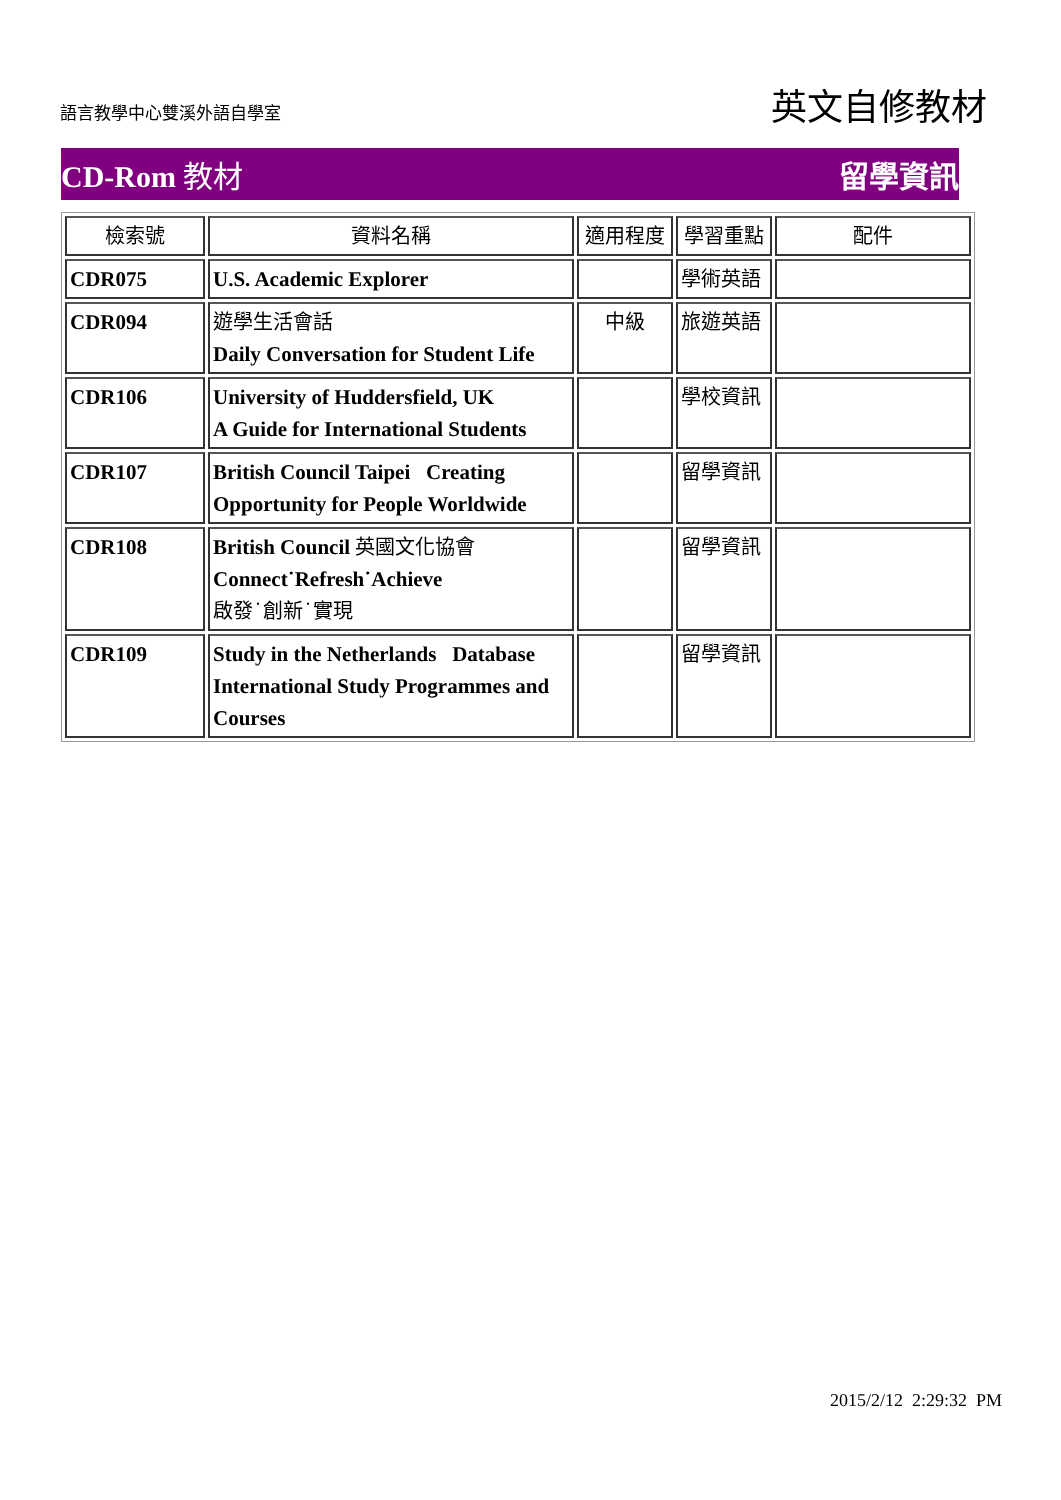語言教學中心雙溪外語自學室
英文自修教材
CD-Rom 教材 留學資訊
| 檢索號 | 資料名稱 | 適用程度 | 學習重點 | 配件 |
| --- | --- | --- | --- | --- |
| CDR075 | U.S. Academic Explorer | | 學術英語 | |
| CDR094 | 遊學生活會話 Daily Conversation for Student Life | 中級 | 旅遊英語 | |
| CDR106 | University of Huddersfield, UK A Guide for International Students | | 學校資訊 | |
| CDR107 | British Council Taipei Creating Opportunity for People Worldwide | | 留學資訊 | |
| CDR108 | British Council 英國文化協會 Connect˙Refresh˙Achieve 啟發˙創新˙實現 | | 留學資訊 | |
| CDR109 | Study in the Netherlands Database International Study Programmes and Courses | | 留學資訊 | |
2015/2/12 2:29:32 PM